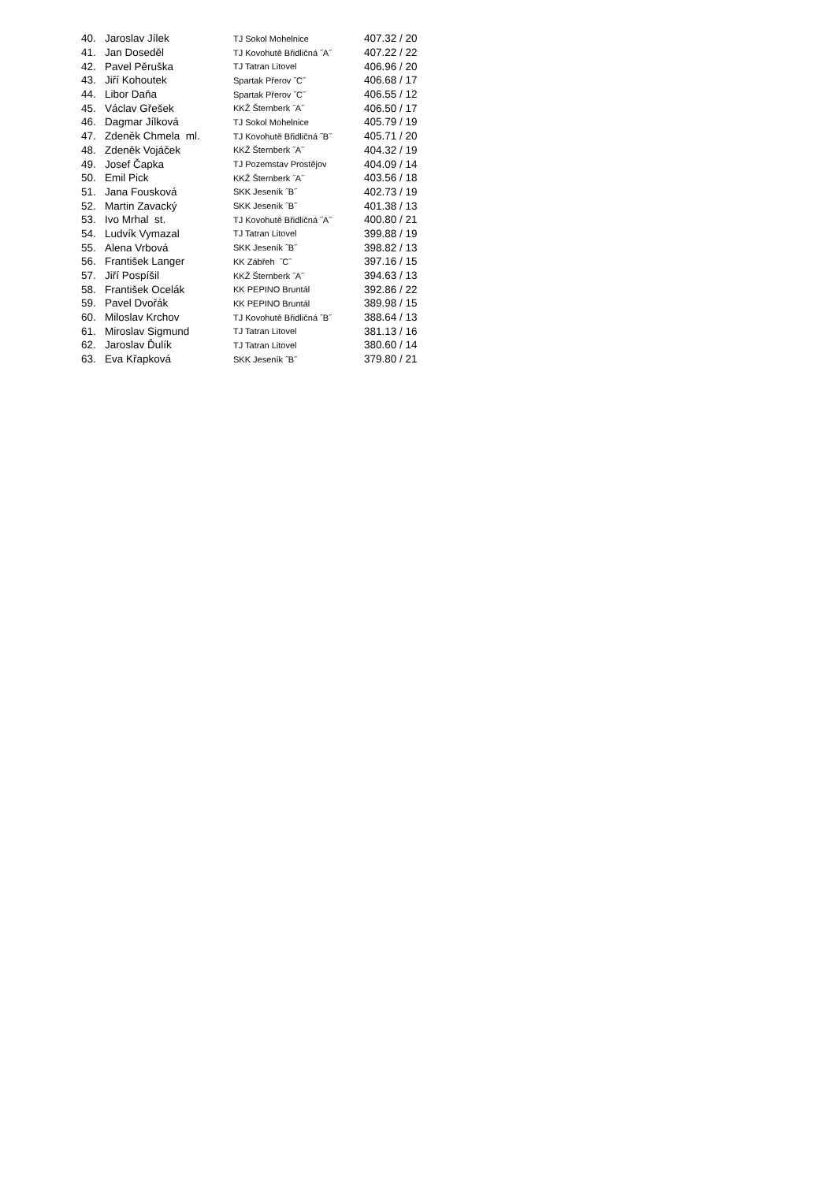| 40. | Jaroslav Jílek | TJ Sokol Mohelnice | 407.32 / 20 |
| 41. | Jan Doseděl | TJ Kovohutě Břidličná ˝A˝ | 407.22 / 22 |
| 42. | Pavel Pěruška | TJ Tatran Litovel | 406.96 / 20 |
| 43. | Jiří Kohoutek | Spartak Přerov ˝C˝ | 406.68 / 17 |
| 44. | Libor Daňa | Spartak Přerov ˝C˝ | 406.55 / 12 |
| 45. | Václav Gřešek | KKŽ Šternberk ˝A˝ | 406.50 / 17 |
| 46. | Dagmar Jílková | TJ Sokol Mohelnice | 405.79 / 19 |
| 47. | Zdeněk Chmela ml. | TJ Kovohutě Břidličná ˝B˝ | 405.71 / 20 |
| 48. | Zdeněk Vojáček | KKŽ Šternberk ˝A˝ | 404.32 / 19 |
| 49. | Josef Čapka | TJ Pozemstav Prostějov | 404.09 / 14 |
| 50. | Emil Pick | KKŽ Šternberk ˝A˝ | 403.56 / 18 |
| 51. | Jana Fousková | SKK Jeseník ˝B˝ | 402.73 / 19 |
| 52. | Martin Zavacký | SKK Jeseník ˝B˝ | 401.38 / 13 |
| 53. | Ivo Mrhal st. | TJ Kovohutě Břidličná ˝A˝ | 400.80 / 21 |
| 54. | Ludvík Vymazal | TJ Tatran Litovel | 399.88 / 19 |
| 55. | Alena Vrbová | SKK Jeseník ˝B˝ | 398.82 / 13 |
| 56. | František Langer | KK Zábřeh ˝C˝ | 397.16 / 15 |
| 57. | Jiří Pospíšil | KKŽ Šternberk ˝A˝ | 394.63 / 13 |
| 58. | František Ocelák | KK PEPINO Bruntál | 392.86 / 22 |
| 59. | Pavel Dvořák | KK PEPINO Bruntál | 389.98 / 15 |
| 60. | Miloslav Krchov | TJ Kovohutě Břidličná ˝B˝ | 388.64 / 13 |
| 61. | Miroslav Sigmund | TJ Tatran Litovel | 381.13 / 16 |
| 62. | Jaroslav Ďulík | TJ Tatran Litovel | 380.60 / 14 |
| 63. | Eva Křapková | SKK Jeseník ˝B˝ | 379.80 / 21 |